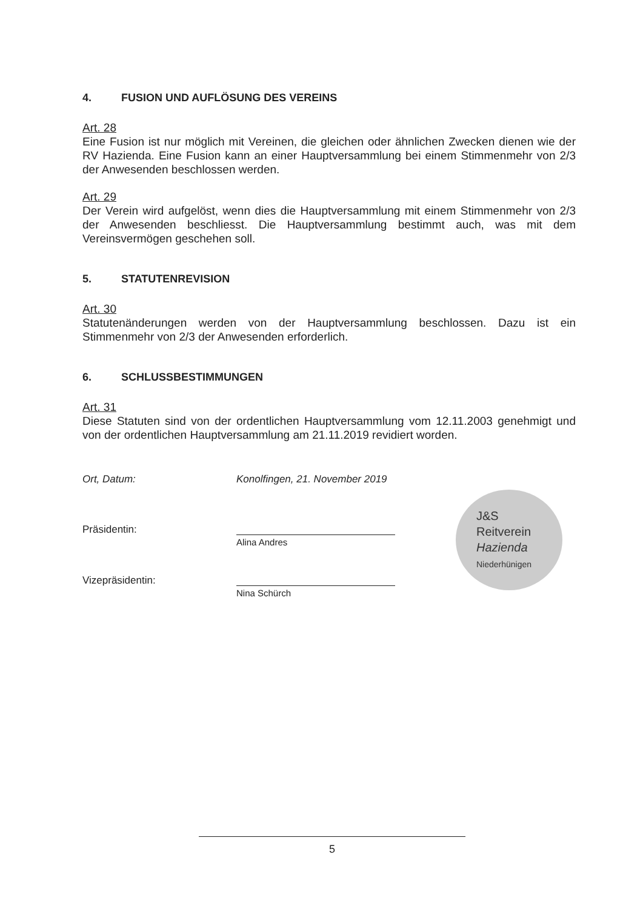4. FUSION UND AUFLÖSUNG DES VEREINS
Art. 28
Eine Fusion ist nur möglich mit Vereinen, die gleichen oder ähnlichen Zwecken dienen wie der RV Hazienda. Eine Fusion kann an einer Hauptversammlung bei einem Stimmenmehr von 2/3 der Anwesenden beschlossen werden.
Art. 29
Der Verein wird aufgelöst, wenn dies die Hauptversammlung mit einem Stimmenmehr von 2/3 der Anwesenden beschliesst. Die Hauptversammlung bestimmt auch, was mit dem Vereinsvermögen geschehen soll.
5. STATUTENREVISION
Art. 30
Statutenänderungen werden von der Hauptversammlung beschlossen. Dazu ist ein Stimmenmehr von 2/3 der Anwesenden erforderlich.
6. SCHLUSSBESTIMMUNGEN
Art. 31
Diese Statuten sind von der ordentlichen Hauptversammlung vom 12.11.2003 genehmigt und von der ordentlichen Hauptversammlung am 21.11.2019 revidiert worden.
Ort, Datum: Konolfingen, 21. November 2019
Präsidentin:
Alina Andres
Vizepräsidentin:
Nina Schürch
J&S
Reitverein
Hazienda
Niederhünigen
5